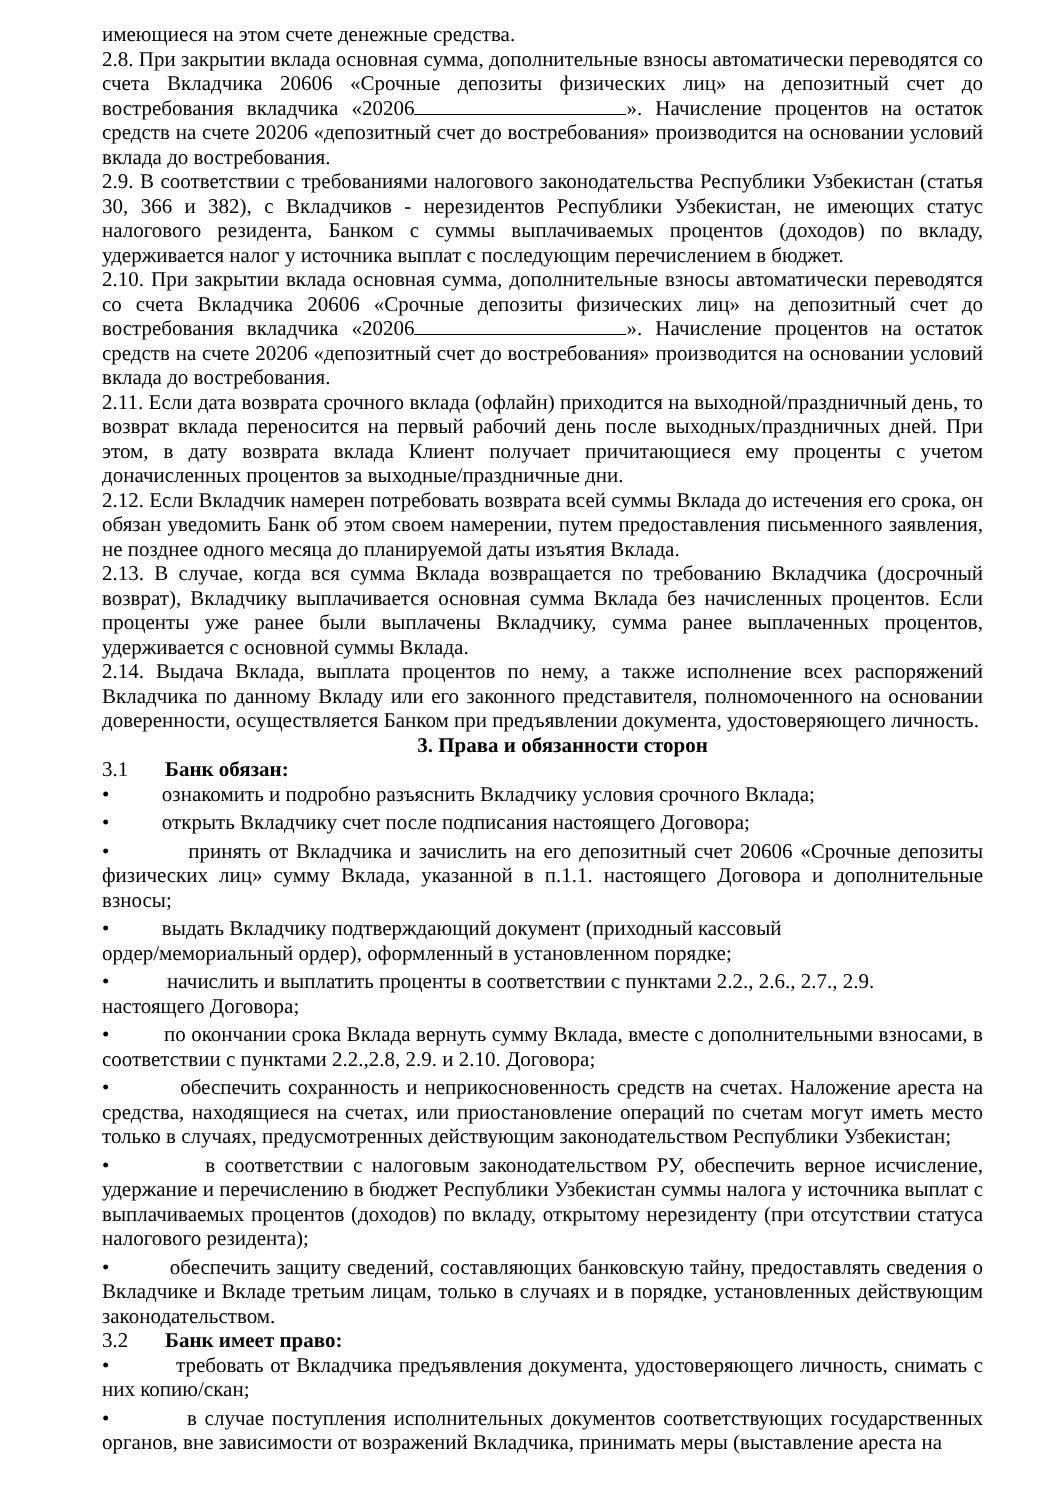имеющиеся на этом счете денежные средства.
2.8. При закрытии вклада основная сумма, дополнительные взносы автоматически переводятся со счета Вкладчика 20606 «Срочные депозиты физических лиц» на депозитный счет до востребования вкладчика «20206 ». Начисление процентов на остаток средств на счете 20206 «депозитный счет до востребования» производится на основании условий вклада до востребования.
2.9. В соответствии с требованиями налогового законодательства Республики Узбекистан (статья 30, 366 и 382), с Вкладчиков - нерезидентов Республики Узбекистан, не имеющих статус налогового резидента, Банком с суммы выплачиваемых процентов (доходов) по вкладу, удерживается налог у источника выплат с последующим перечислением в бюджет.
2.10. При закрытии вклада основная сумма, дополнительные взносы автоматически переводятся со счета Вкладчика 20606 «Срочные депозиты физических лиц» на депозитный счет до востребования вкладчика «20206 ». Начисление процентов на остаток средств на счете 20206 «депозитный счет до востребования» производится на основании условий вклада до востребования.
2.11. Если дата возврата срочного вклада (офлайн) приходится на выходной/праздничный день, то возврат вклада переносится на первый рабочий день после выходных/праздничных дней. При этом, в дату возврата вклада Клиент получает причитающиеся ему проценты с учетом доначисленных процентов за выходные/праздничные дни.
2.12. Если Вкладчик намерен потребовать возврата всей суммы Вклада до истечения его срока, он обязан уведомить Банк об этом своем намерении, путем предоставления письменного заявления, не позднее одного месяца до планируемой даты изъятия Вклада.
2.13. В случае, когда вся сумма Вклада возвращается по требованию Вкладчика (досрочный возврат), Вкладчику выплачивается основная сумма Вклада без начисленных процентов. Если проценты уже ранее были выплачены Вкладчику, сумма ранее выплаченных процентов, удерживается с основной суммы Вклада.
2.14. Выдача Вклада, выплата процентов по нему, а также исполнение всех распоряжений Вкладчика по данному Вкладу или его законного представителя, полномоченного на основании доверенности, осуществляется Банком при предъявлении документа, удостоверяющего личность.
3. Права и обязанности сторон
3.1 Банк обязан:
• ознакомить и подробно разъяснить Вкладчику условия срочного Вклада;
• открыть Вкладчику счет после подписания настоящего Договора;
• принять от Вкладчика и зачислить на его депозитный счет 20606 «Срочные депозиты физических лиц» сумму Вклада, указанной в п.1.1. настоящего Договора и дополнительные взносы;
• выдать Вкладчику подтверждающий документ (приходный кассовый
ордер/мемориальный ордер), оформленный в установленном порядке;
• начислить и выплатить проценты в соответствии с пунктами 2.2., 2.6., 2.7., 2.9.
настоящего Договора;
• по окончании срока Вклада вернуть сумму Вклада, вместе с дополнительными взносами, в соответствии с пунктами 2.2.,2.8, 2.9. и 2.10. Договора;
• обеспечить сохранность и неприкосновенность средств на счетах. Наложение ареста на средства, находящиеся на счетах, или приостановление операций по счетам могут иметь место только в случаях, предусмотренных действующим законодательством Республики Узбекистан;
• в соответствии с налоговым законодательством РУ, обеспечить верное исчисление, удержание и перечислению в бюджет Республики Узбекистан суммы налога у источника выплат с выплачиваемых процентов (доходов) по вкладу, открытому нерезиденту (при отсутствии статуса налогового резидента);
• обеспечить защиту сведений, составляющих банковскую тайну, предоставлять сведения о Вкладчике и Вкладе третьим лицам, только в случаях и в порядке, установленных действующим законодательством.
3.2 Банк имеет право:
• требовать от Вкладчика предъявления документа, удостоверяющего личность, снимать с них копию/скан;
• в случае поступления исполнительных документов соответствующих государственных органов, вне зависимости от возражений Вкладчика, принимать меры (выставление ареста на